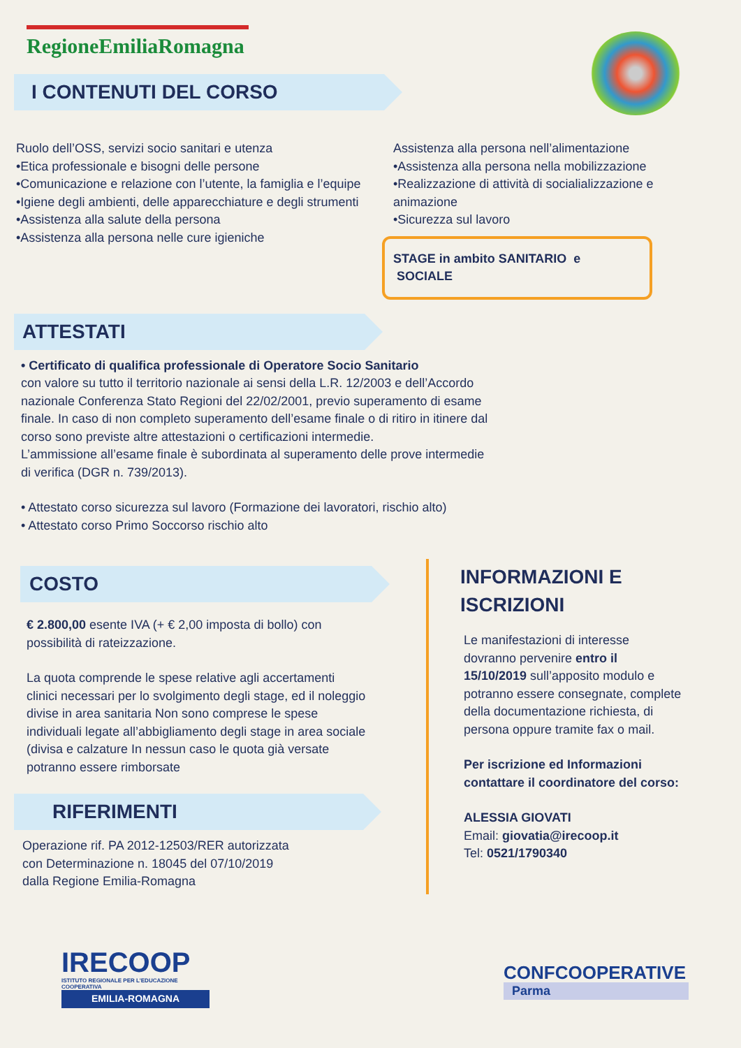RegioneEmiliaRomagna
I CONTENUTI DEL CORSO
Ruolo dell’OSS, servizi socio sanitari e utenza
•Etica professionale e bisogni delle persone
•Comunicazione e relazione con l’utente, la famiglia e l’equipe
•Igiene degli ambienti, delle apparecchiature e degli strumenti
•Assistenza alla salute della persona
•Assistenza alla persona nelle cure igieniche
Assistenza alla persona nell’alimentazione
•Assistenza alla persona nella mobilizzazione
•Realizzazione di attività di socialializzazione e animazione
•Sicurezza sul lavoro
STAGE in ambito SANITARIO e SOCIALE
ATTESTATI
• Certificato di qualifica professionale di Operatore Socio Sanitario
con valore su tutto il territorio nazionale ai sensi della L.R. 12/2003 e dell’Accordo nazionale Conferenza Stato Regioni del 22/02/2001, previo superamento di esame finale. In caso di non completo superamento dell’esame finale o di ritiro in itinere dal corso sono previste altre attestazioni o certificazioni intermedie.
L’ammissione all’esame finale è subordinata al superamento delle prove intermedie di verifica (DGR n. 739/2013).
• Attestato corso sicurezza sul lavoro (Formazione dei lavoratori, rischio alto)
• Attestato corso Primo Soccorso rischio alto
COSTO
€ 2.800,00 esente IVA (+ € 2,00 imposta di bollo) con possibilità di rateizzazione.
La quota comprende le spese relative agli accertamenti clinici necessari per lo svolgimento degli stage, ed il noleggio divise in area sanitaria Non sono comprese le spese individuali legate all’abbigliamento degli stage in area sociale (divisa e calzature In nessun caso le quota già versate potranno essere rimborsate
RIFERIMENTI
Operazione rif. PA 2012-12503/RER autorizzata
con Determinazione n. 18045 del 07/10/2019
dalla Regione Emilia-Romagna
INFORMAZIONI E ISCRIZIONI
Le manifestazioni di interesse dovranno pervenire entro il 15/10/2019 sull’apposito modulo e potranno essere consegnate, complete della documentazione richiesta, di persona oppure tramite fax o mail.
Per iscrizione ed Informazioni contattare il coordinatore del corso:
ALESSIA GIOVATI
Email: giovatia@irecoop.it
Tel: 0521/1790340
IRECOOP
ISTITUTO REGIONALE PER L'EDUCAZIONE COOPERATIVA
EMILIA-ROMAGNA
CONFCOOPERATIVE
Parma